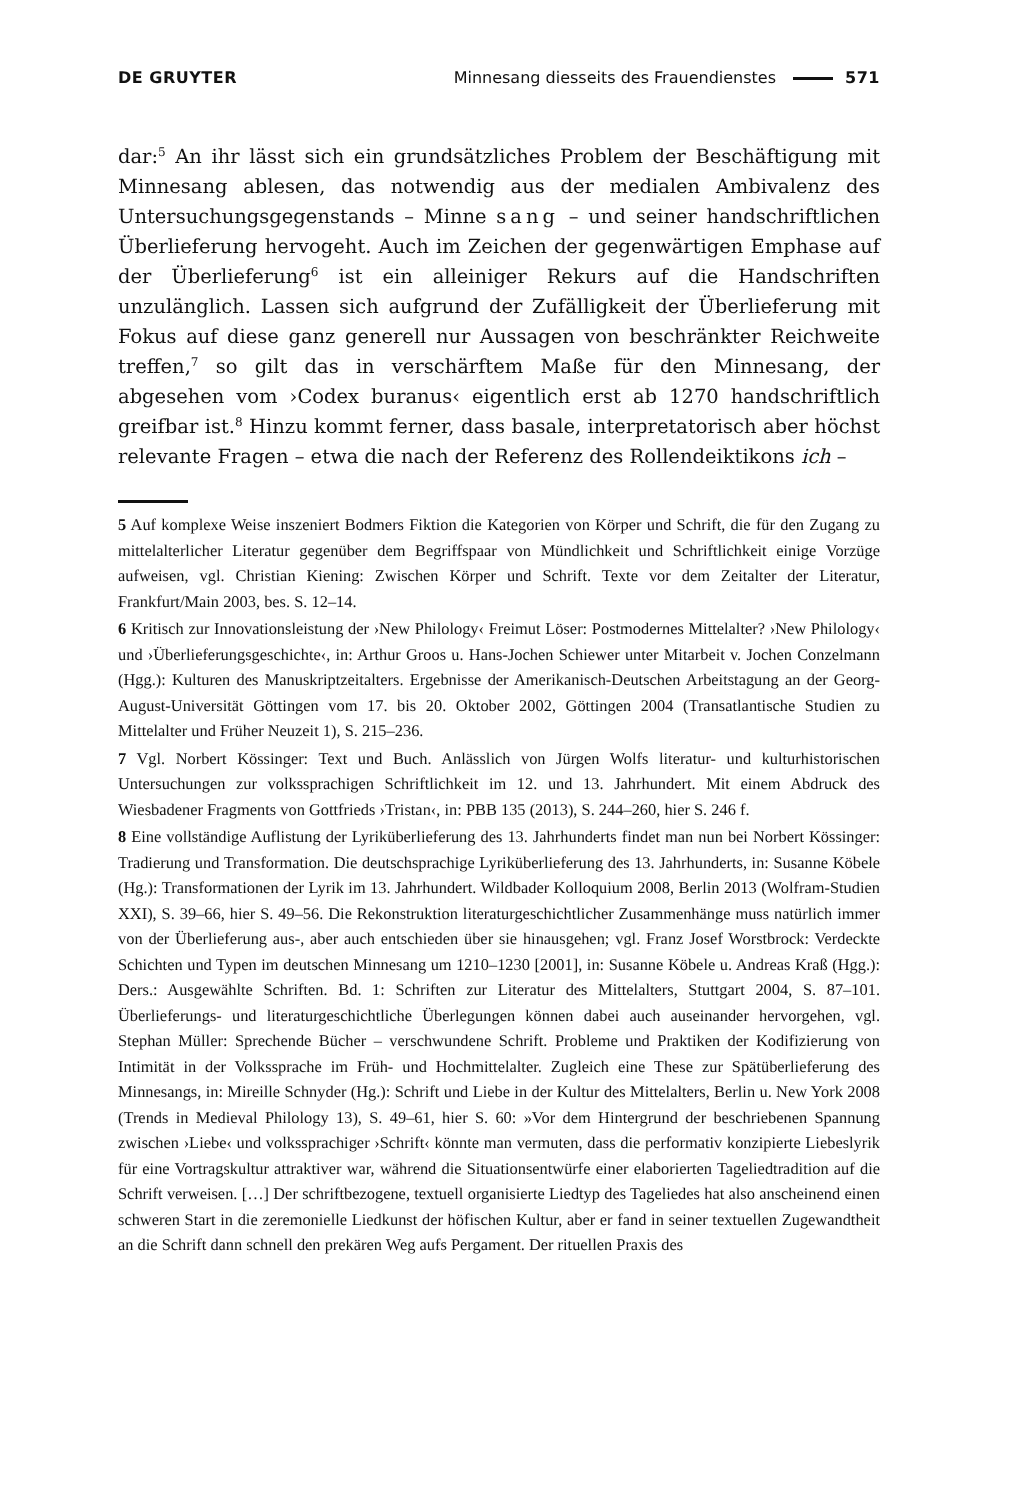DE GRUYTER Minnesang diesseits des Frauendienstes 571
dar:<sup>5</sup> An ihr lässt sich ein grundsätzliches Problem der Beschäftigung mit Minnesang ablesen, das notwendig aus der medialen Ambivalenz des Untersuchungsgegenstands – Minne sang – und seiner handschriftlichen Überlieferung hervogeht. Auch im Zeichen der gegenwärtigen Emphase auf der Überlieferung<sup>6</sup> ist ein alleiniger Rekurs auf die Handschriften unzulänglich. Lassen sich aufgrund der Zufälligkeit der Überlieferung mit Fokus auf diese ganz generell nur Aussagen von beschränkter Reichweite treffen,<sup>7</sup> so gilt das in verschärftem Maße für den Minnesang, der abgesehen vom ›Codex buranus‹ eigentlich erst ab 1270 handschriftlich greifbar ist.<sup>8</sup> Hinzu kommt ferner, dass basale, interpretatorisch aber höchst relevante Fragen – etwa die nach der Referenz des Rollendeiktikons ich –
5 Auf komplexe Weise inszeniert Bodmers Fiktion die Kategorien von Körper und Schrift, die für den Zugang zu mittelalterlicher Literatur gegenüber dem Begriffspaar von Mündlichkeit und Schriftlichkeit einige Vorzüge aufweisen, vgl. Christian Kiening: Zwischen Körper und Schrift. Texte vor dem Zeitalter der Literatur, Frankfurt/Main 2003, bes. S. 12–14.
6 Kritisch zur Innovationsleistung der ›New Philology‹ Freimut Löser: Postmodernes Mittelalter? ›New Philology‹ und ›Überlieferungsgeschichte‹, in: Arthur Groos u. Hans-Jochen Schiewer unter Mitarbeit v. Jochen Conzelmann (Hgg.): Kulturen des Manuskriptzeitalters. Ergebnisse der Amerikanisch-Deutschen Arbeitstagung an der Georg-August-Universität Göttingen vom 17. bis 20. Oktober 2002, Göttingen 2004 (Transatlantische Studien zu Mittelalter und Früher Neuzeit 1), S. 215–236.
7 Vgl. Norbert Kössinger: Text und Buch. Anlässlich von Jürgen Wolfs literatur- und kulturhistorischen Untersuchungen zur volkssprachigen Schriftlichkeit im 12. und 13. Jahrhundert. Mit einem Abdruck des Wiesbadener Fragments von Gottfrieds ›Tristan‹, in: PBB 135 (2013), S. 244–260, hier S. 246 f.
8 Eine vollständige Auflistung der Lyriküberlieferung des 13. Jahrhunderts findet man nun bei Norbert Kössinger: Tradierung und Transformation. Die deutschsprachige Lyriküberlieferung des 13. Jahrhunderts, in: Susanne Köbele (Hg.): Transformationen der Lyrik im 13. Jahrhundert. Wildbader Kolloquium 2008, Berlin 2013 (Wolfram-Studien XXI), S. 39–66, hier S. 49–56. Die Rekonstruktion literaturgeschichtlicher Zusammenhänge muss natürlich immer von der Überlieferung aus-, aber auch entschieden über sie hinausgehen; vgl. Franz Josef Worstbrock: Verdeckte Schichten und Typen im deutschen Minnesang um 1210–1230 [2001], in: Susanne Köbele u. Andreas Kraß (Hgg.): Ders.: Ausgewählte Schriften. Bd. 1: Schriften zur Literatur des Mittelalters, Stuttgart 2004, S. 87–101. Überlieferungs- und literaturgeschichtliche Überlegungen können dabei auch auseinander hervorgehen, vgl. Stephan Müller: Sprechende Bücher – verschwundene Schrift. Probleme und Praktiken der Kodifizierung von Intimität in der Volkssprache im Früh- und Hochmittelalter. Zugleich eine These zur Spätüberlieferung des Minnesangs, in: Mireille Schnyder (Hg.): Schrift und Liebe in der Kultur des Mittelalters, Berlin u. New York 2008 (Trends in Medieval Philology 13), S. 49–61, hier S. 60: »Vor dem Hintergrund der beschriebenen Spannung zwischen ›Liebe‹ und volkssprachiger ›Schrift‹ könnte man vermuten, dass die performativ konzipierte Liebeslyrik für eine Vortragskultur attraktiver war, während die Situationsentwürfe einer elaborierten Tageliedtradition auf die Schrift verweisen. […] Der schriftbezogene, textuell organisierte Liedtyp des Tageliedes hat also anscheinend einen schweren Start in die zeremonielle Liedkunst der höfischen Kultur, aber er fand in seiner textuellen Zugewandtheit an die Schrift dann schnell den prekären Weg aufs Pergament. Der rituellen Praxis des